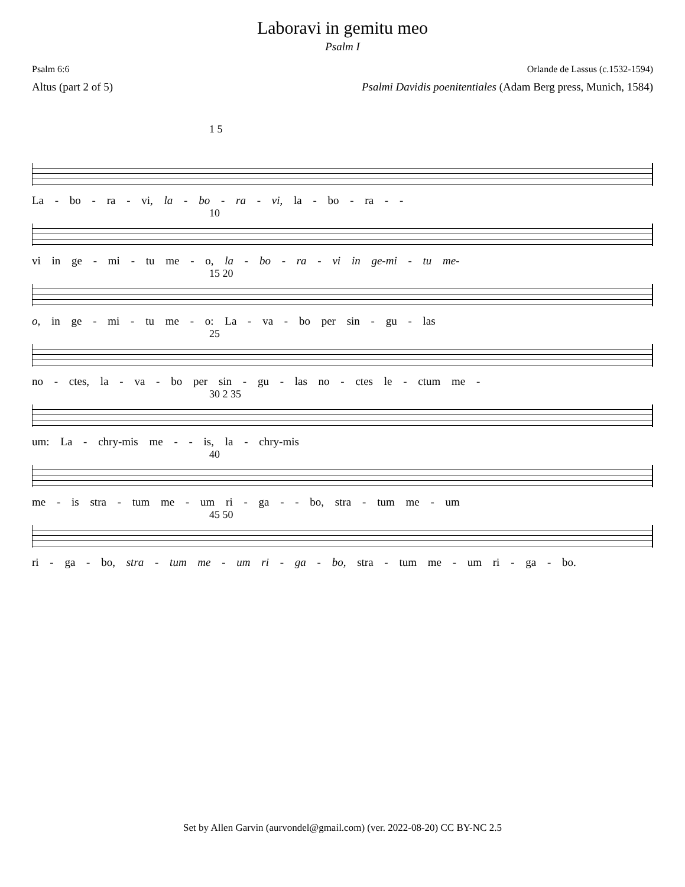Laboravi in gemitu meo
Psalm I
Psalm 6:6 Orlande de Lassus (c.1532-1594)
Altus (part 2 of 5) Psalmi Davidis poenitentiales (Adam Berg press, Munich, 1584)
1 5
La - bo - ra - vi, la - bo - ra - vi, la - bo - ra - -
10
vi in ge - mi - tu me - o, la - bo - ra - vi in ge-mi - tu me-
15 20
o, in ge - mi - tu me - o: La - va - bo per sin - gu - las
25
no - ctes, la - va - bo per sin - gu - las no - ctes le - ctum me -
30 2 35
um: La - chry-mis me - - is, la - chry-mis
40
me - is stra - tum me - um ri - ga - - bo, stra - tum me - um
45 50
ri - ga - bo, stra - tum me - um ri - ga - bo, stra - tum me - um ri - ga - bo.
Set by Allen Garvin (aurvondel@gmail.com) (ver. 2022-08-20) CC BY-NC 2.5